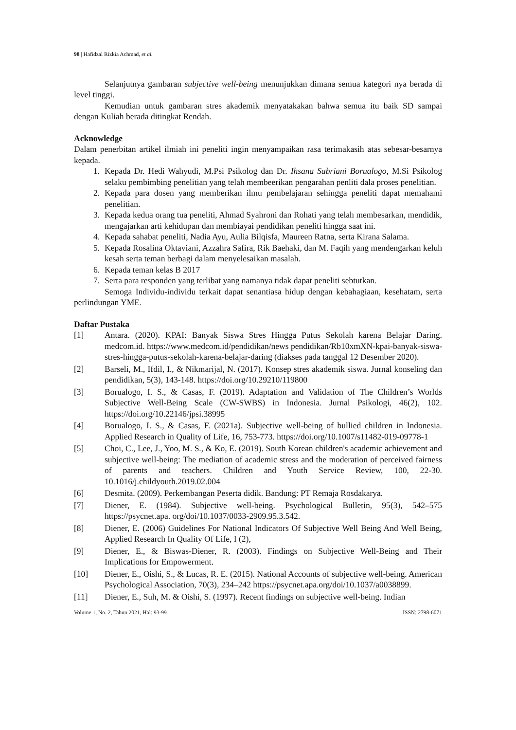98 | Hafidzal Rizkia Achmad, et al.
Selanjutnya gambaran subjective well-being menunjukkan dimana semua kategori nya berada di level tinggi.
Kemudian untuk gambaran stres akademik menyatakakan bahwa semua itu baik SD sampai dengan Kuliah berada ditingkat Rendah.
Acknowledge
Dalam penerbitan artikel ilmiah ini peneliti ingin menyampaikan rasa terimakasih atas sebesar-besarnya kepada.
1. Kepada Dr. Hedi Wahyudi, M.Psi Psikolog dan Dr. Ihsana Sabriani Borualogo, M.Si Psikolog selaku pembimbing penelitian yang telah membeerikan pengarahan penliti dala proses penelitian.
2. Kepada para dosen yang memberikan ilmu pembelajaran sehingga peneliti dapat memahami penelitian.
3. Kepada kedua orang tua peneliti, Ahmad Syahroni dan Rohati yang telah membesarkan, mendidik, mengajarkan arti kehidupan dan membiayai pendidikan peneliti hingga saat ini.
4. Kepada sahabat peneliti, Nadia Ayu, Aulia Bilqisfa, Maureen Ratna, serta Kirana Salama.
5. Kepada Rosalina Oktaviani, Azzahra Safira, Rik Baehaki, dan M. Faqih yang mendengarkan keluh kesah serta teman berbagi dalam menyelesaikan masalah.
6. Kepada teman kelas B 2017
7. Serta para responden yang terlibat yang namanya tidak dapat peneliti sebtutkan.
Semoga Individu-individu terkait dapat senantiasa hidup dengan kebahagiaan, kesehatam, serta perlindungan YME.
Daftar Pustaka
[1] Antara. (2020). KPAI: Banyak Siswa Stres Hingga Putus Sekolah karena Belajar Daring. medcom.id. https://www.medcom.id/pendidikan/news pendidikan/Rb10xmXN-kpai-banyak-siswa-stres-hingga-putus-sekolah-karena-belajar-daring (diakses pada tanggal 12 Desember 2020).
[2] Barseli, M., Ifdil, I., & Nikmarijal, N. (2017). Konsep stres akademik siswa. Jurnal konseling dan pendidikan, 5(3), 143-148. https://doi.org/10.29210/119800
[3] Borualogo, I. S., & Casas, F. (2019). Adaptation and Validation of The Children’s Worlds Subjective Well-Being Scale (CW-SWBS) in Indonesia. Jurnal Psikologi, 46(2), 102. https://doi.org/10.22146/jpsi.38995
[4] Borualogo, I. S., & Casas, F. (2021a). Subjective well-being of bullied children in Indonesia. Applied Research in Quality of Life, 16, 753-773. https://doi.org/10.1007/s11482-019-09778-1
[5] Choi, C., Lee, J., Yoo, M. S., & Ko, E. (2019). South Korean children's academic achievement and subjective well-being: The mediation of academic stress and the moderation of perceived fairness of parents and teachers. Children and Youth Service Review, 100, 22-30. 10.1016/j.childyouth.2019.02.004
[6] Desmita. (2009). Perkembangan Peserta didik. Bandung: PT Remaja Rosdakarya.
[7] Diener, E. (1984). Subjective well-being. Psychological Bulletin, 95(3), 542–575 https://psycnet.apa. org/doi/10.1037/0033-2909.95.3.542.
[8] Diener, E. (2006) Guidelines For National Indicators Of Subjective Well Being And Well Being, Applied Research In Quality Of Life, I (2),
[9] Diener, E., & Biswas-Diener, R. (2003). Findings on Subjective Well-Being and Their Implications for Empowerment.
[10] Diener, E., Oishi, S., & Lucas, R. E. (2015). National Accounts of subjective well-being. American Psychological Association, 70(3), 234–242 https://psycnet.apa.org/doi/10.1037/a0038899.
[11] Diener, E., Suh, M. & Oishi, S. (1997). Recent findings on subjective well-being. Indian
Volume 1, No. 2, Tahun 2021, Hal: 93-99 ISSN: 2798-6071